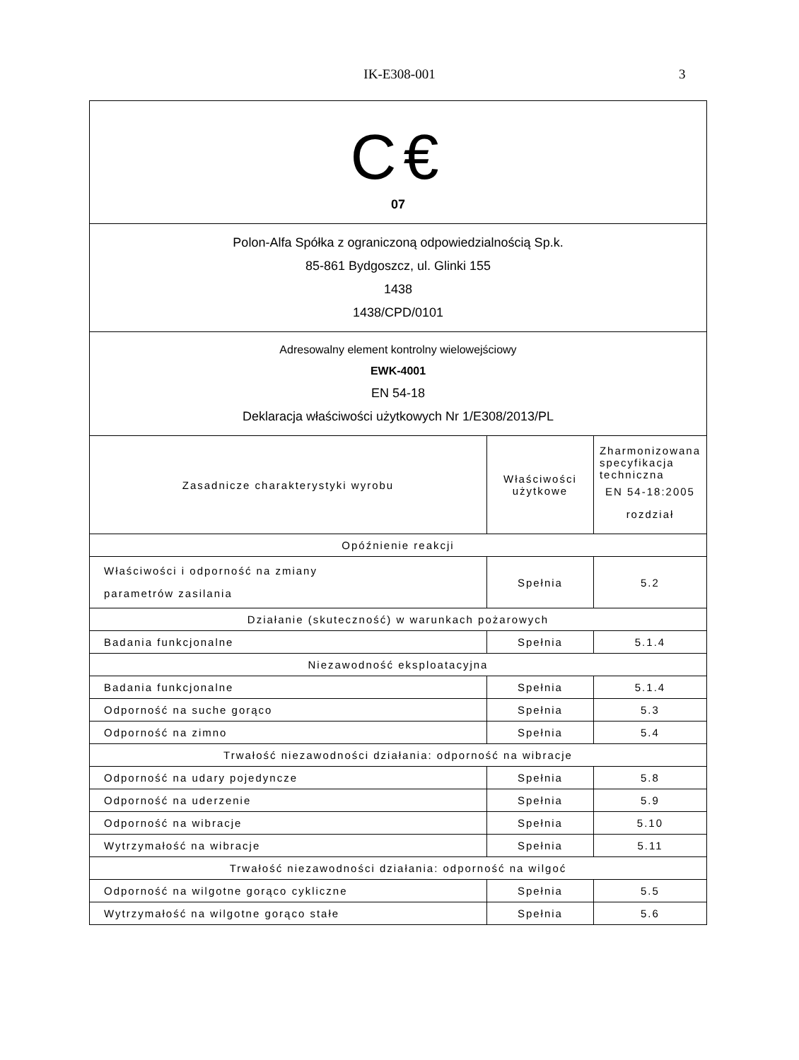IK-E308-001 3
| C€ 07 | | |
| Polon-Alfa Spółka z ograniczoną odpowiedzialnością Sp.k. 85-861 Bydgoszcz, ul. Glinki 155 1438 1438/CPD/0101 | | |
| Adresowalny element kontrolny wielowejściowy EWK-4001 EN 54-18 Deklaracja właściwości użytkowych Nr 1/E308/2013/PL | | |
| Zasadnicze charakterystyki wyrobu | Właściwości użytkowe | Zharmonizowana specyfikacja techniczna EN 54-18:2005 rozdział |
| Opóźnienie reakcji | | |
| Właściwości i odporność na zmiany parametrów zasilania | Spełnia | 5.2 |
| Działanie (skuteczność) w warunkach pożarowych | | |
| Badania funkcjonalne | Spełnia | 5.1.4 |
| Niezawodność eksploatacyjna | | |
| Badania funkcjonalne | Spełnia | 5.1.4 |
| Odporność na suche gorąco | Spełnia | 5.3 |
| Odporność na zimno | Spełnia | 5.4 |
| Trwałość niezawodności działania: odporność na wibracje | | |
| Odporność na udary pojedyncze | Spełnia | 5.8 |
| Odporność na uderzenie | Spełnia | 5.9 |
| Odporność na wibracje | Spełnia | 5.10 |
| Wytrzymałość na wibracje | Spełnia | 5.11 |
| Trwałość niezawodności działania: odporność na wilgoć | | |
| Odporność na wilgotne gorąco cykliczne | Spełnia | 5.5 |
| Wytrzymałość na wilgotne gorąco stałe | Spełnia | 5.6 |